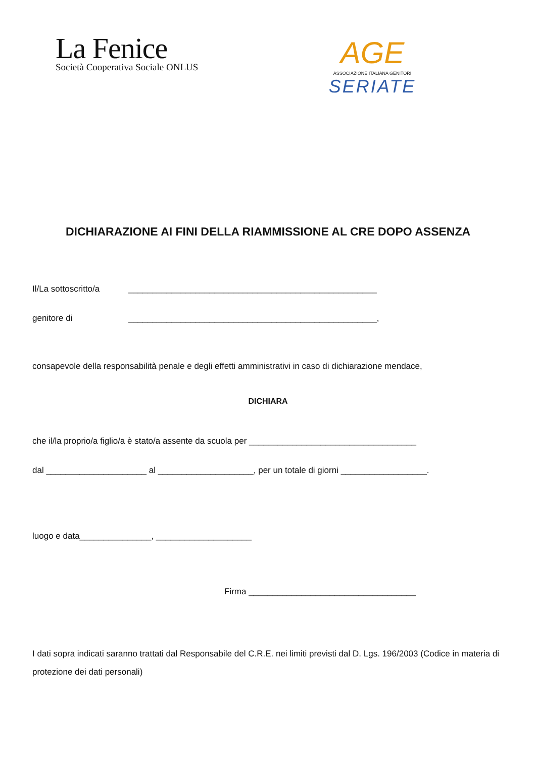La Fenice
Società Cooperativa Sociale ONLUS
AGE
ASSOCIAZIONE ITALIANA GENITORI
SERIATE
DICHIARAZIONE AI FINI DELLA RIAMMISSIONE AL CRE DOPO ASSENZA
Il/La sottoscritto/a ____________________________________________________
genitore di ____________________________________________________,
consapevole della responsabilità penale e degli effetti amministrativi in caso di dichiarazione mendace,
DICHIARA
che il/la proprio/a figlio/a è stato/a assente da scuola per ___________________________________
dal _____________________ al ____________________, per un totale di giorni __________________.
luogo e data_______________, ____________________
Firma ___________________________________
I dati sopra indicati saranno trattati dal Responsabile del C.R.E. nei limiti previsti dal D. Lgs. 196/2003 (Codice in materia di protezione dei dati personali)